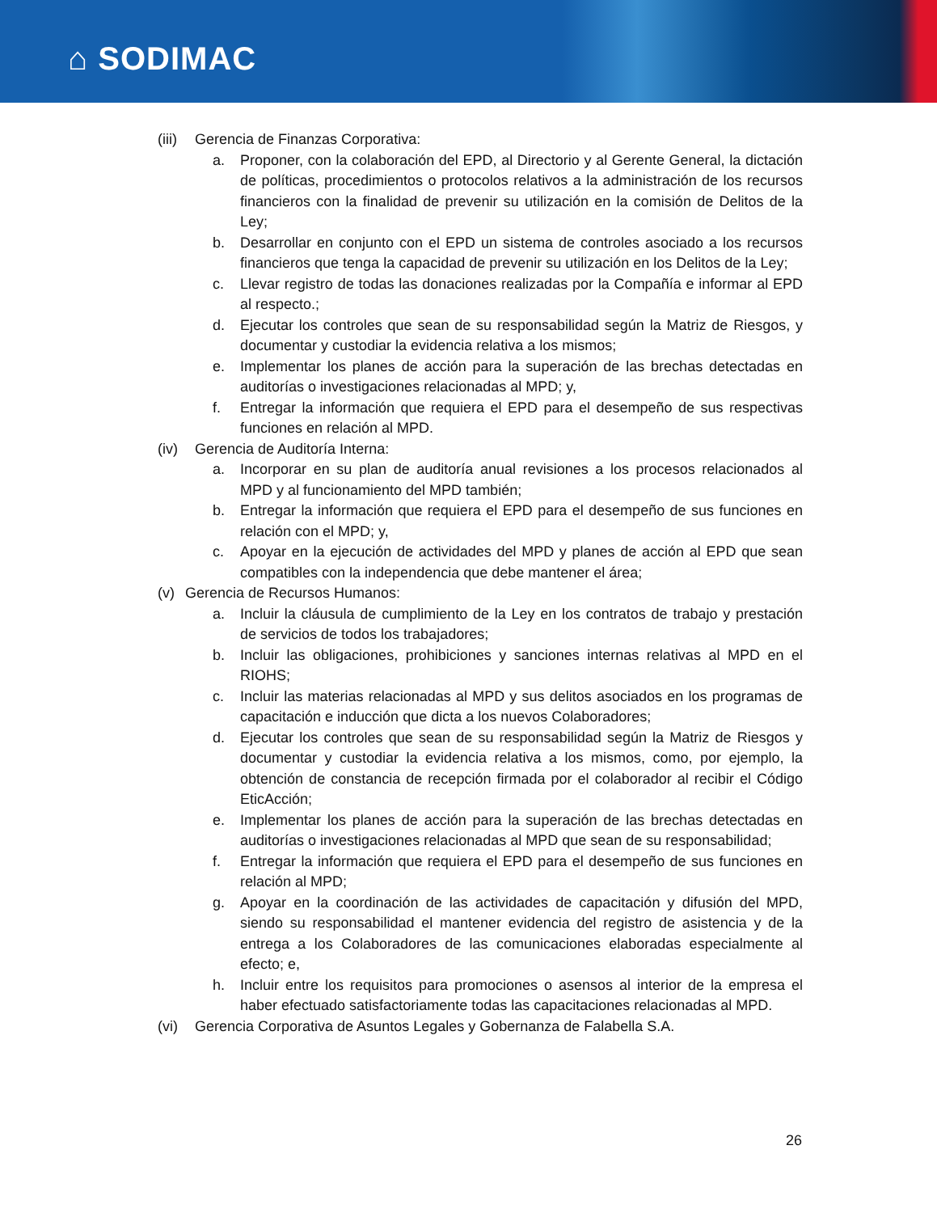⌂ SODIMAC
(iii) Gerencia de Finanzas Corporativa:
a. Proponer, con la colaboración del EPD, al Directorio y al Gerente General, la dictación de políticas, procedimientos o protocolos relativos a la administración de los recursos financieros con la finalidad de prevenir su utilización en la comisión de Delitos de la Ley;
b. Desarrollar en conjunto con el EPD un sistema de controles asociado a los recursos financieros que tenga la capacidad de prevenir su utilización en los Delitos de la Ley;
c. Llevar registro de todas las donaciones realizadas por la Compañía e informar al EPD al respecto.;
d. Ejecutar los controles que sean de su responsabilidad según la Matriz de Riesgos, y documentar y custodiar la evidencia relativa a los mismos;
e. Implementar los planes de acción para la superación de las brechas detectadas en auditorías o investigaciones relacionadas al MPD; y,
f. Entregar la información que requiera el EPD para el desempeño de sus respectivas funciones en relación al MPD.
(iv) Gerencia de Auditoría Interna:
a. Incorporar en su plan de auditoría anual revisiones a los procesos relacionados al MPD y al funcionamiento del MPD también;
b. Entregar la información que requiera el EPD para el desempeño de sus funciones en relación con el MPD; y,
c. Apoyar en la ejecución de actividades del MPD y planes de acción al EPD que sean compatibles con la independencia que debe mantener el área;
(v) Gerencia de Recursos Humanos:
a. Incluir la cláusula de cumplimiento de la Ley en los contratos de trabajo y prestación de servicios de todos los trabajadores;
b. Incluir las obligaciones, prohibiciones y sanciones internas relativas al MPD en el RIOHS;
c. Incluir las materias relacionadas al MPD y sus delitos asociados en los programas de capacitación e inducción que dicta a los nuevos Colaboradores;
d. Ejecutar los controles que sean de su responsabilidad según la Matriz de Riesgos y documentar y custodiar la evidencia relativa a los mismos, como, por ejemplo, la obtención de constancia de recepción firmada por el colaborador al recibir el Código EticAcción;
e. Implementar los planes de acción para la superación de las brechas detectadas en auditorías o investigaciones relacionadas al MPD que sean de su responsabilidad;
f. Entregar la información que requiera el EPD para el desempeño de sus funciones en relación al MPD;
g. Apoyar en la coordinación de las actividades de capacitación y difusión del MPD, siendo su responsabilidad el mantener evidencia del registro de asistencia y de la entrega a los Colaboradores de las comunicaciones elaboradas especialmente al efecto; e,
h. Incluir entre los requisitos para promociones o asensos al interior de la empresa el haber efectuado satisfactoriamente todas las capacitaciones relacionadas al MPD.
(vi) Gerencia Corporativa de Asuntos Legales y Gobernanza de Falabella S.A.
26